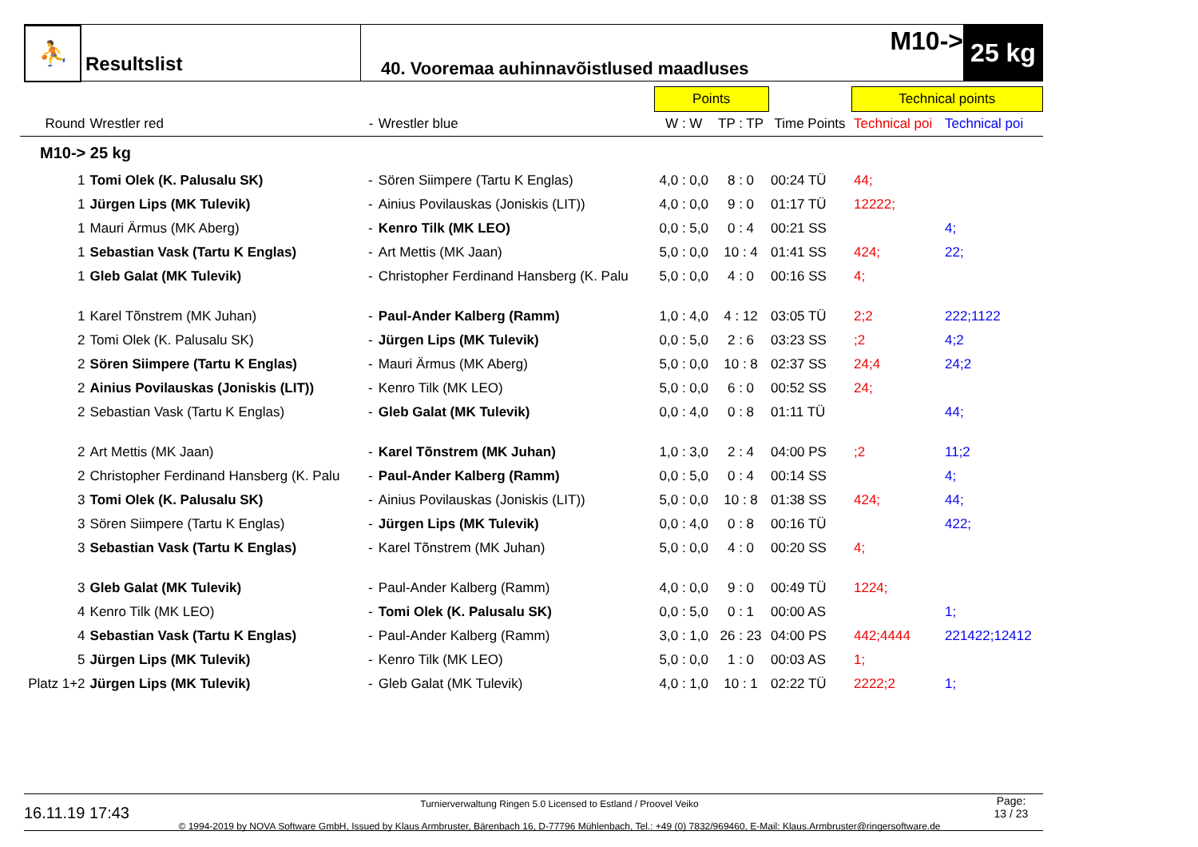⛹
Resultslist
40. Vooremaa auhinnavõistlused maadluses
M10->
25 kg
| | | | | Points | | | Technical points | |
| --- | --- | --- | --- | --- | --- | --- | --- | --- |
| Round | Wrestler red | - | Wrestler blue | W : W | TP : TP | Time Points | Technical poi | Technical poi |
| M10-> 25 kg | | | | | | | | |
| 1 | Tomi Olek (K. Palusalu SK) | - | Sören Siimpere (Tartu K Englas) | 4,0 : 0,0 | 8 : 0 | 00:24 TÜ | 44; | |
| 1 | Jürgen Lips (MK Tulevik) | - | Ainius Povilauskas (Joniskis (LIT)) | 4,0 : 0,0 | 9 : 0 | 01:17 TÜ | 12222; | |
| 1 | Mauri Ärmus (MK Aberg) | - | Kenro Tilk (MK LEO) | 0,0 : 5,0 | 0 : 4 | 00:21 SS | | 4; |
| 1 | Sebastian Vask (Tartu K Englas) | - | Art Mettis (MK Jaan) | 5,0 : 0,0 | 10 : 4 | 01:41 SS | 424; | 22; |
| 1 | Gleb Galat (MK Tulevik) | - | Christopher Ferdinand Hansberg (K. Palu | 5,0 : 0,0 | 4 : 0 | 00:16 SS | 4; | |
| 1 | Karel Tõnstrem (MK Juhan) | - | Paul-Ander Kalberg (Ramm) | 1,0 : 4,0 | 4 : 12 | 03:05 TÜ | 2;2 | 222;1122 |
| 2 | Tomi Olek (K. Palusalu SK) | - | Jürgen Lips (MK Tulevik) | 0,0 : 5,0 | 2 : 6 | 03:23 SS | ;2 | 4;2 |
| 2 | Sören Siimpere (Tartu K Englas) | - | Mauri Ärmus (MK Aberg) | 5,0 : 0,0 | 10 : 8 | 02:37 SS | 24;4 | 24;2 |
| 2 | Ainius Povilauskas (Joniskis (LIT)) | - | Kenro Tilk (MK LEO) | 5,0 : 0,0 | 6 : 0 | 00:52 SS | 24; | |
| 2 | Sebastian Vask (Tartu K Englas) | - | Gleb Galat (MK Tulevik) | 0,0 : 4,0 | 0 : 8 | 01:11 TÜ | | 44; |
| 2 | Art Mettis (MK Jaan) | - | Karel Tõnstrem (MK Juhan) | 1,0 : 3,0 | 2 : 4 | 04:00 PS | ;2 | 11;2 |
| 2 | Christopher Ferdinand Hansberg (K. Palu | - | Paul-Ander Kalberg (Ramm) | 0,0 : 5,0 | 0 : 4 | 00:14 SS | | 4; |
| 3 | Tomi Olek (K. Palusalu SK) | - | Ainius Povilauskas (Joniskis (LIT)) | 5,0 : 0,0 | 10 : 8 | 01:38 SS | 424; | 44; |
| 3 | Sören Siimpere (Tartu K Englas) | - | Jürgen Lips (MK Tulevik) | 0,0 : 4,0 | 0 : 8 | 00:16 TÜ | | 422; |
| 3 | Sebastian Vask (Tartu K Englas) | - | Karel Tõnstrem (MK Juhan) | 5,0 : 0,0 | 4 : 0 | 00:20 SS | 4; | |
| 3 | Gleb Galat (MK Tulevik) | - | Paul-Ander Kalberg (Ramm) | 4,0 : 0,0 | 9 : 0 | 00:49 TÜ | 1224; | |
| 4 | Kenro Tilk (MK LEO) | - | Tomi Olek (K. Palusalu SK) | 0,0 : 5,0 | 0 : 1 | 00:00 AS | | 1; |
| 4 | Sebastian Vask (Tartu K Englas) | - | Paul-Ander Kalberg (Ramm) | 3,0 : 1,0 | 26 : 23 | 04:00 PS | 442;4444 | 221422;12412 |
| 5 | Jürgen Lips (MK Tulevik) | - | Kenro Tilk (MK LEO) | 5,0 : 0,0 | 1 : 0 | 00:03 AS | 1; | |
| Platz 1+2 | Jürgen Lips (MK Tulevik) | - | Gleb Galat (MK Tulevik) | 4,0 : 1,0 | 10 : 1 | 02:22 TÜ | 2222;2 | 1; |
16.11.19 17:43
Turnierverwaltung Ringen 5.0 Licensed to Estland / Proovel Veiko
© 1994-2019 by NOVA Software GmbH, Issued by Klaus Armbruster, Bärenbach 16, D-77796 Mühlenbach, Tel.: +49 (0) 7832/969460, E-Mail: Klaus.Armbruster@ringersoftware.de
Page:
13 / 23